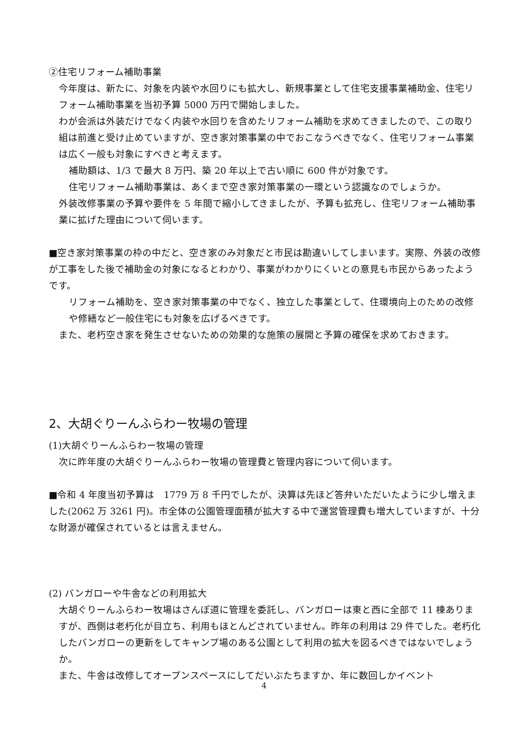②住宅リフォーム補助事業
今年度は、新たに、対象を内装や水回りにも拡大し、新規事業として住宅支援事業補助金、住宅リフォーム補助事業を当初予算 5000 万円で開始しました。
わが会派は外装だけでなく内装や水回りを含めたリフォーム補助を求めてきましたので、この取り組は前進と受け止めていますが、空き家対策事業の中でおこなうべきでなく、住宅リフォーム事業は広く一般も対象にすべきと考えます。
補助額は、1/3 で最大 8 万円、築 20 年以上で古い順に 600 件が対象です。
住宅リフォーム補助事業は、あくまで空き家対策事業の一環という認識なのでしょうか。
外装改修事業の予算や要件を 5 年間で縮小してきましたが、予算も拡充し、住宅リフォーム補助事業に拡げた理由について伺います。
■空き家対策事業の枠の中だと、空き家のみ対象だと市民は勘違いしてしまいます。実際、外装の改修が工事をした後で補助金の対象になるとわかり、事業がわかりにくいとの意見も市民からあったようです。
リフォーム補助を、空き家対策事業の中でなく、独立した事業として、住環境向上のための改修や修繕など一般住宅にも対象を広げるべきです。
また、老朽空き家を発生させないための効果的な施策の展開と予算の確保を求めておきます。
2、大胡ぐりーんふらわー牧場の管理
(1)大胡ぐりーんふらわー牧場の管理
次に昨年度の大胡ぐりーんふらわー牧場の管理費と管理内容について伺います。
■令和 4 年度当初予算は　1779 万 8 千円でしたが、決算は先ほど答弁いただいたように少し増えました(2062 万 3261 円)。市全体の公園管理面積が拡大する中で運営管理費も増大していますが、十分な財源が確保されているとは言えません。
(2) バンガローや牛舎などの利用拡大
大胡ぐりーんふらわー牧場はさんぽ道に管理を委託し、バンガローは東と西に全部で 11 棟ありますが、西側は老朽化が目立ち、利用もほとんどされていません。昨年の利用は 29 件でした。老朽化したバンガローの更新をしてキャンプ場のある公園として利用の拡大を図るべきではないでしょうか。
また、牛舎は改修してオープンスペースにしてだいぶたちますか、年に数回しかイベント
4